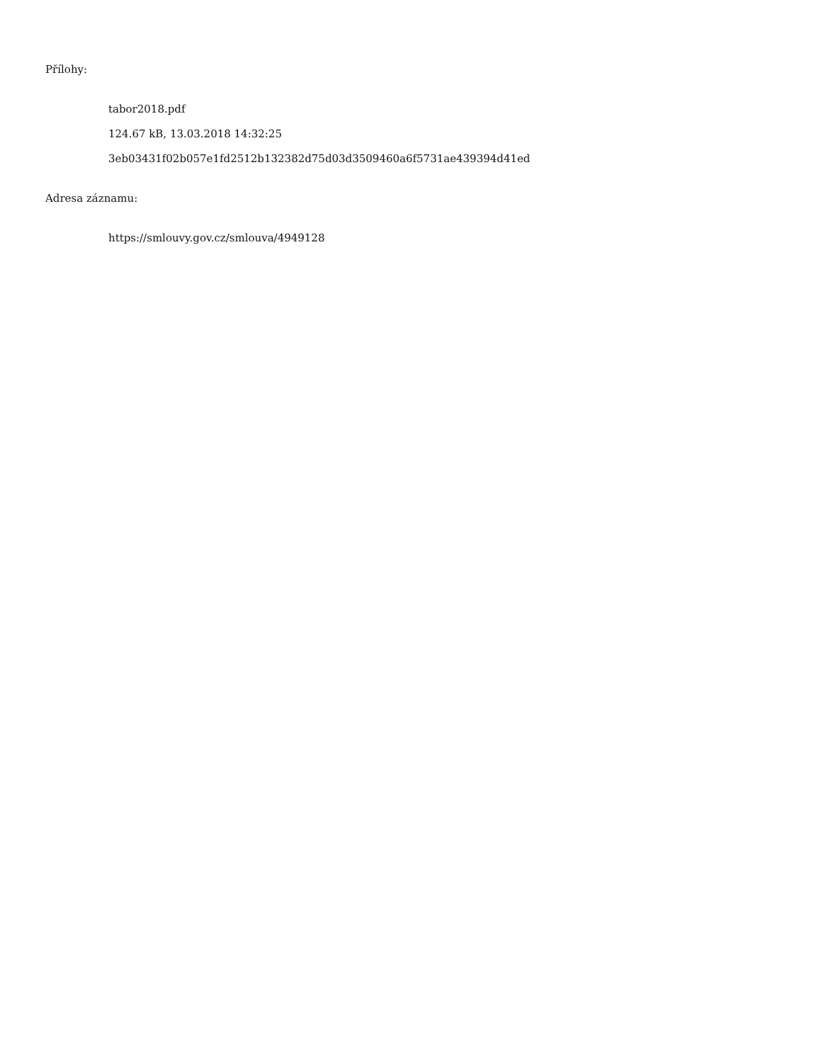Přílohy:
tabor2018.pdf
124.67 kB, 13.03.2018 14:32:25
3eb03431f02b057e1fd2512b132382d75d03d3509460a6f5731ae439394d41ed
Adresa záznamu:
https://smlouvy.gov.cz/smlouva/4949128